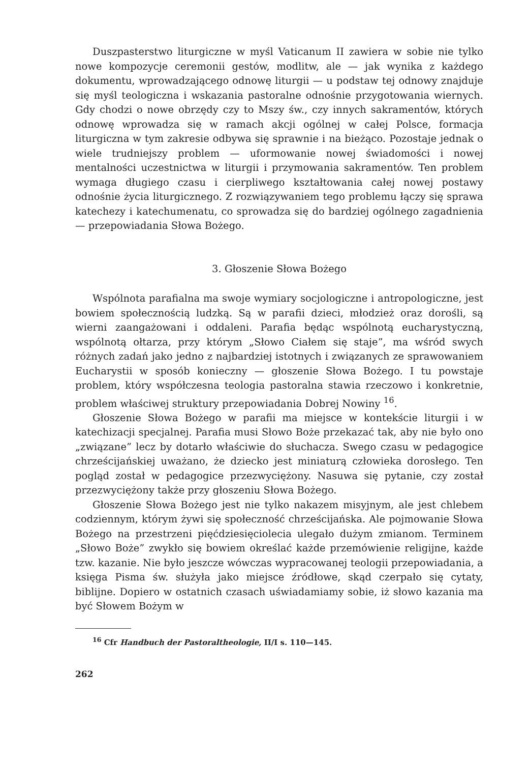Duszpasterstwo liturgiczne w myśl Vaticanum II zawiera w sobie nie tylko nowe kompozycje ceremonii gestów, modlitw, ale — jak wynika z każdego dokumentu, wprowadzającego odnowę liturgii — u podstaw tej odnowy znajduje się myśl teologiczna i wskazania pastoralne odnośnie przygotowania wiernych. Gdy chodzi o nowe obrzędy czy to Mszy św., czy innych sakramentów, których odnowę wprowadza się w ramach akcji ogólnej w całej Polsce, formacja liturgiczna w tym zakresie odbywa się sprawnie i na bieżąco. Pozostaje jednak o wiele trudniejszy problem — uformowanie nowej świadomości i nowej mentalności uczestnictwa w liturgii i przymowania sakramentów. Ten problem wymaga długiego czasu i cierpliwego kształtowania całej nowej postawy odnośnie życia liturgicznego. Z rozwiązywaniem tego problemu łączy się sprawa katechezy i katechumenatu, co sprowadza się do bardziej ogólnego zagadnienia — przepowiadania Słowa Bożego.
3. Głoszenie Słowa Bożego
Wspólnota parafialna ma swoje wymiary socjologiczne i antropologiczne, jest bowiem społecznością ludzką. Są w parafii dzieci, młodzież oraz dorośli, są wierni zaangażowani i oddaleni. Parafia będąc wspólnotą eucharystyczną, wspólnotą ołtarza, przy którym „Słowo Ciałem się staje”, ma wśród swych różnych zadań jako jedno z najbardziej istotnych i związanych ze sprawowaniem Eucharystii w sposób konieczny — głoszenie Słowa Bożego. I tu powstaje problem, który współczesna teologia pastoralna stawia rzeczowo i konkretnie, problem właściwej struktury przepowiadania Dobrej Nowiny <sup>16</sup>.
Głoszenie Słowa Bożego w parafii ma miejsce w kontekście liturgii i w katechizacji specjalnej. Parafia musi Słowo Boże przekazać tak, aby nie było ono „związane” lecz by dotarło właściwie do słuchacza. Swego czasu w pedagogice chrześcijańskiej uważano, że dziecko jest miniaturą człowieka dorosłego. Ten pogląd został w pedagogice przezwyciężony. Nasuwa się pytanie, czy został przezwyciężony także przy głoszeniu Słowa Bożego.
Głoszenie Słowa Bożego jest nie tylko nakazem misyjnym, ale jest chlebem codziennym, którym żywi się społeczność chrześcijańska. Ale pojmowanie Słowa Bożego na przestrzeni pięćdziesięciolecia ulegało dużym zmianom. Terminem „Słowo Boże” zwykło się bowiem określać każde przemówienie religijne, każde tzw. kazanie. Nie było jeszcze wówczas wypracowanej teologii przepowiadania, a księga Pisma św. służyła jako miejsce źródłowe, skąd czerpało się cytaty, biblijne. Dopiero w ostatnich czasach uświadamiamy sobie, iż słowo kazania ma być Słowem Bożym w
<sup>16</sup> Cfr Handbuch der Pastoraltheologie, II/I s. 110—145.
262